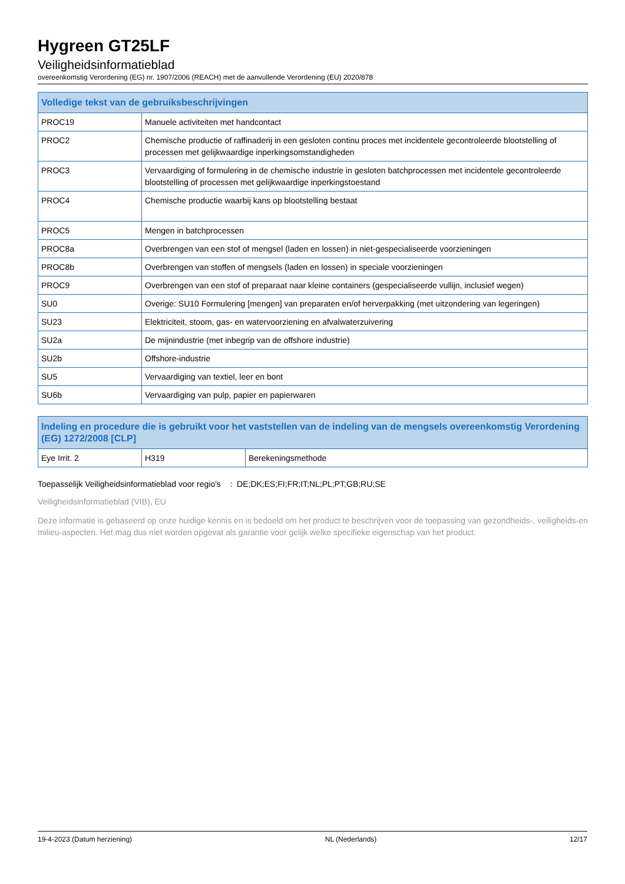Hygreen GT25LF
Veiligheidsinformatieblad
overeenkomstig Verordening (EG) nr. 1907/2006 (REACH) met de aanvullende Verordening (EU) 2020/878
| Volledige tekst van de gebruiksbeschrijvingen | |
| --- | --- |
| PROC19 | Manuele activiteiten met handcontact |
| PROC2 | Chemische productie of raffinaderij in een gesloten continu proces met incidentele gecontroleerde blootstelling of processen met gelijkwaardige inperkingsomstandigheden |
| PROC3 | Vervaardiging of formulering in de chemische industrie in gesloten batchprocessen met incidentele gecontroleerde blootstelling of processen met gelijkwaardige inperkingstoestand |
| PROC4 | Chemische productie waarbij kans op blootstelling bestaat |
| PROC5 | Mengen in batchprocessen |
| PROC8a | Overbrengen van een stof of mengsel (laden en lossen) in niet-gespecialiseerde voorzieningen |
| PROC8b | Overbrengen van stoffen of mengsels (laden en lossen) in speciale voorzieningen |
| PROC9 | Overbrengen van een stof of preparaat naar kleine containers (gespecialiseerde vullijn, inclusief wegen) |
| SU0 | Overige: SU10 Formulering [mengen] van preparaten en/of herverpakking (met uitzondering van legeringen) |
| SU23 | Elektriciteit, stoom, gas- en watervoorziening en afvalwaterzuivering |
| SU2a | De mijnindustrie (met inbegrip van de offshore industrie) |
| SU2b | Offshore-industrie |
| SU5 | Vervaardiging van textiel, leer en bont |
| SU6b | Vervaardiging van pulp, papier en papierwaren |
| Indeling en procedure die is gebruikt voor het vaststellen van de indeling van de mengsels overeenkomstig Verordening (EG) 1272/2008 [CLP] | | |
| --- | --- | --- |
| Eye Irrit. 2 | H319 | Berekeningsmethode |
Toepasselijk Veiligheidsinformatieblad voor regio's : DE;DK;ES;FI;FR;IT;NL;PL;PT;GB;RU;SE
Veiligheidsinformatieblad (VIB), EU
Deze informatie is gebaseerd op onze huidige kennis en is bedoeld om het product te beschrijven voor de toepassing van gezondheids-, veiligheids-en milieu-aspecten. Het mag dus niet worden opgevat als garantie voor gelijk welke specifieke eigenschap van het product.
19-4-2023 (Datum herziening) NL (Nederlands) 12/17